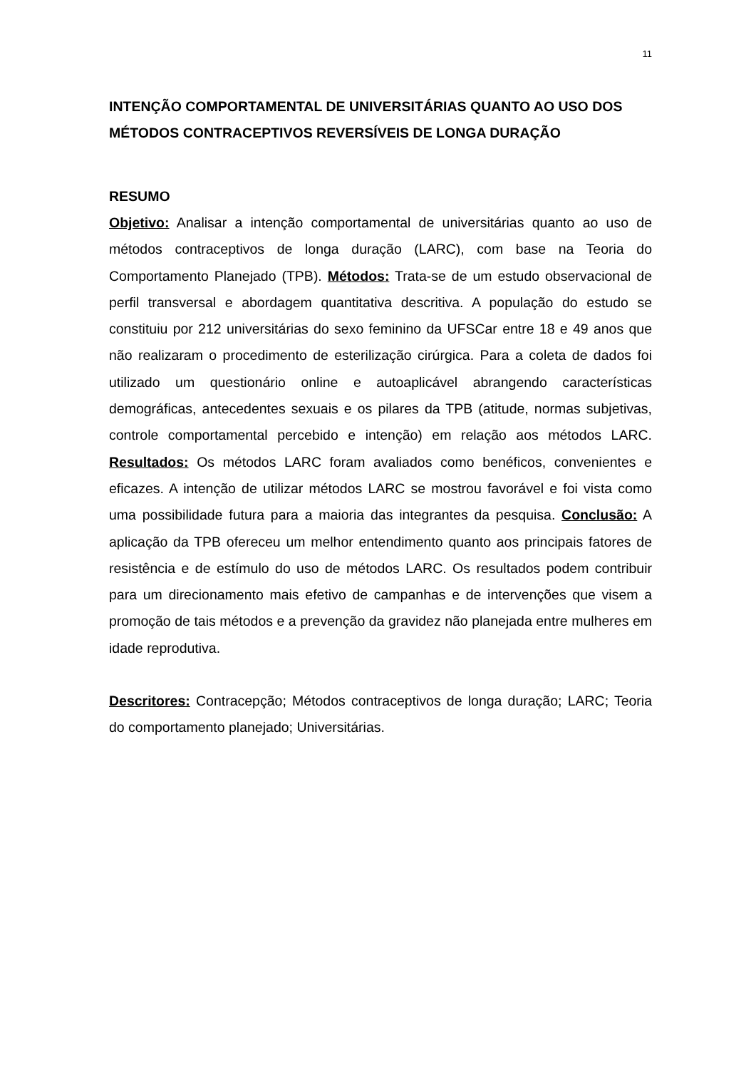11
INTENÇÃO COMPORTAMENTAL DE UNIVERSITÁRIAS QUANTO AO USO DOS MÉTODOS CONTRACEPTIVOS REVERSÍVEIS DE LONGA DURAÇÃO
RESUMO
Objetivo: Analisar a intenção comportamental de universitárias quanto ao uso de métodos contraceptivos de longa duração (LARC), com base na Teoria do Comportamento Planejado (TPB). Métodos: Trata-se de um estudo observacional de perfil transversal e abordagem quantitativa descritiva. A população do estudo se constituiu por 212 universitárias do sexo feminino da UFSCar entre 18 e 49 anos que não realizaram o procedimento de esterilização cirúrgica. Para a coleta de dados foi utilizado um questionário online e autoaplicável abrangendo características demográficas, antecedentes sexuais e os pilares da TPB (atitude, normas subjetivas, controle comportamental percebido e intenção) em relação aos métodos LARC. Resultados: Os métodos LARC foram avaliados como benéficos, convenientes e eficazes. A intenção de utilizar métodos LARC se mostrou favorável e foi vista como uma possibilidade futura para a maioria das integrantes da pesquisa. Conclusão: A aplicação da TPB ofereceu um melhor entendimento quanto aos principais fatores de resistência e de estímulo do uso de métodos LARC. Os resultados podem contribuir para um direcionamento mais efetivo de campanhas e de intervenções que visem a promoção de tais métodos e a prevenção da gravidez não planejada entre mulheres em idade reprodutiva.
Descritores: Contracepção; Métodos contraceptivos de longa duração; LARC; Teoria do comportamento planejado; Universitárias.